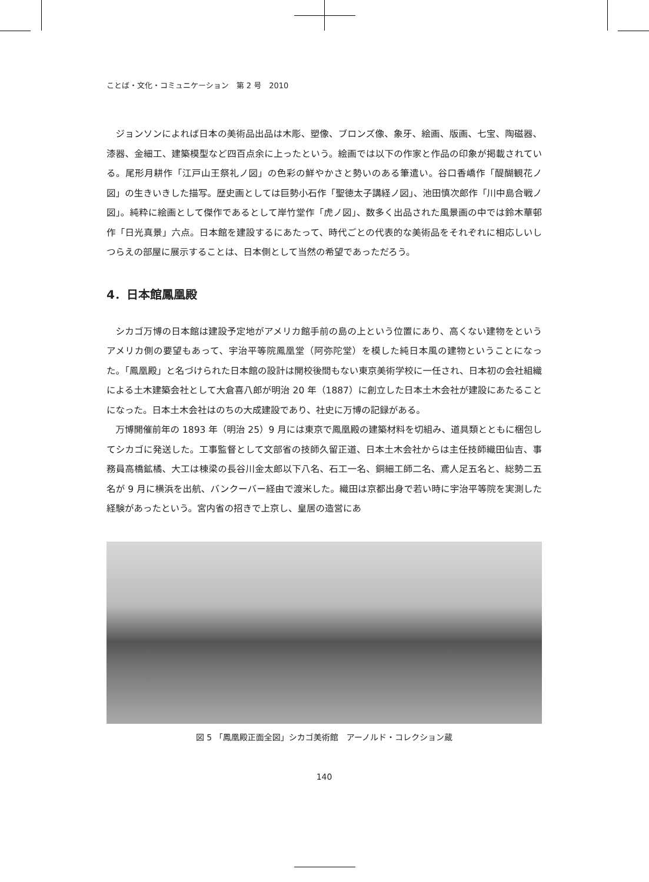ことば・文化・コミュニケーション　第 2 号　2010
ジョンソンによれば日本の美術品出品は木彫、塑像、ブロンズ像、象牙、絵画、版画、七宝、陶磁器、漆器、金細工、建築模型など四百点余に上ったという。絵画では以下の作家と作品の印象が掲載されている。尾形月耕作「江戸山王祭礼ノ図」の色彩の鮮やかさと勢いのある筆遣い。谷口香嶠作「醍醐観花ノ図」の生きいきした描写。歴史画としては巨勢小石作「聖徳太子講経ノ図」、池田慎次郎作「川中島合戦ノ図」。純粋に絵画として傑作であるとして岸竹堂作「虎ノ図」、数多く出品された風景画の中では鈴木華邨作「日光真景」六点。日本館を建設するにあたって、時代ごとの代表的な美術品をそれぞれに相応しいしつらえの部屋に展示することは、日本側として当然の希望であっただろう。
4．日本館鳳凰殿
シカゴ万博の日本館は建設予定地がアメリカ館手前の島の上という位置にあり、高くない建物をというアメリカ側の要望もあって、宇治平等院鳳凰堂（阿弥陀堂）を模した純日本風の建物ということになった。「鳳凰殿」と名づけられた日本館の設計は開校後間もない東京美術学校に一任され、日本初の会社組織による土木建築会社として大倉喜八郎が明治 20 年（1887）に創立した日本土木会社が建設にあたることになった。日本土木会社はのちの大成建設であり、社史に万博の記録がある。
万博開催前年の 1893 年（明治 25）9 月には東京で鳳凰殿の建築材料を切組み、道具類とともに梱包してシカゴに発送した。工事監督として文部省の技師久留正道、日本土木会社からは主任技師織田仙吉、事務員高橋鉱橘、大工は棟梁の長谷川金太郎以下八名、石工一名、銅細工師二名、鳶人足五名と、総勢二五名が 9 月に横浜を出航、バンクーバー経由で渡米した。織田は京都出身で若い時に宇治平等院を実測した経験があったという。宮内省の招きで上京し、皇居の造営にあ
図 5 「鳳凰殿正面全図」シカゴ美術館　アーノルド・コレクション蔵
140